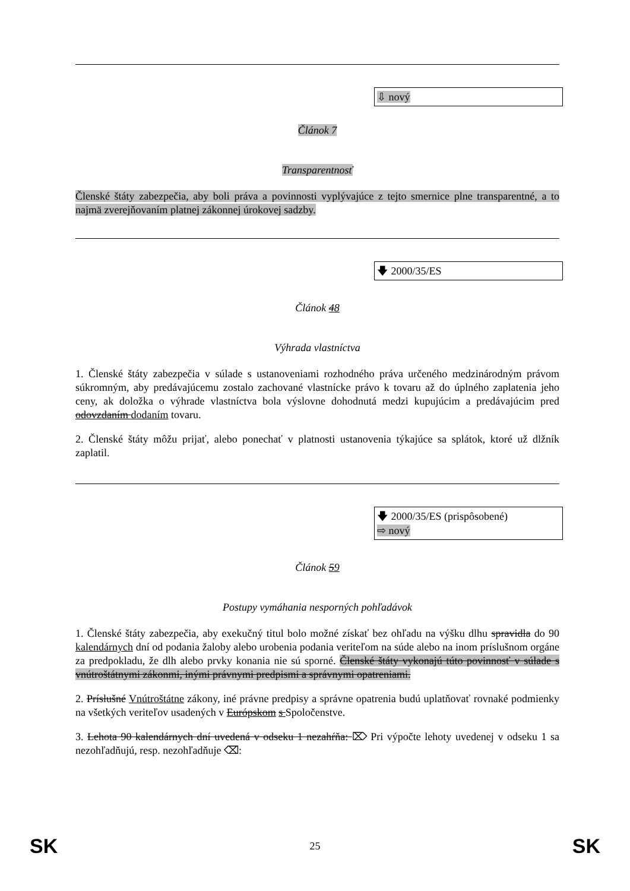⇩ nový
Článok 7
Transparentnosť
Členské štáty zabezpečia, aby boli práva a povinnosti vyplývajúce z tejto smernice plne transparentné, a to najmä zverejňovaním platnej zákonnej úrokovej sadzby.
🡇 2000/35/ES
Článok 48
Výhrada vlastníctva
1. Členské štáty zabezpečia v súlade s ustanoveniami rozhodného práva určeného medzinárodným právom súkromným, aby predávajúcemu zostalo zachované vlastnícke právo k tovaru až do úplného zaplatenia jeho ceny, ak doložka o výhrade vlastníctva bola výslovne dohodnutá medzi kupujúcim a predávajúcim pred odovzdaním dodaním tovaru.
2. Členské štáty môžu prijať, alebo ponechať v platnosti ustanovenia týkajúce sa splátok, ktoré už dlžník zaplatil.
🡇 2000/35/ES (prispôsobené)
⇨ nový
Článok 59
Postupy vymáhania nesporných pohľadávok
1. Členské štáty zabezpečia, aby exekučný titul bolo možné získať bez ohľadu na výšku dlhu spravidla do 90 kalendárnych dní od podania žaloby alebo urobenia podania veriteľom na súde alebo na inom príslušnom orgáne za predpokladu, že dlh alebo prvky konania nie sú sporné. Členské štáty vykonajú túto povinnosť v súlade s vnútroštátnymi zákonmi, inými právnymi predpismi a správnymi opatreniami.
2. Príslušné Vnútroštátne zákony, iné právne predpisy a správne opatrenia budú uplatňovať rovnaké podmienky na všetkých veriteľov usadených v Európskom s Spoločenstve.
3. Lehota 90 kalendárnych dní uvedená v odseku 1 nezahŕňa: ⌦ Pri výpočte lehoty uvedenej v odseku 1 sa nezohľadňujú, resp. nezohľadňuje ⌫:
SK 25 SK